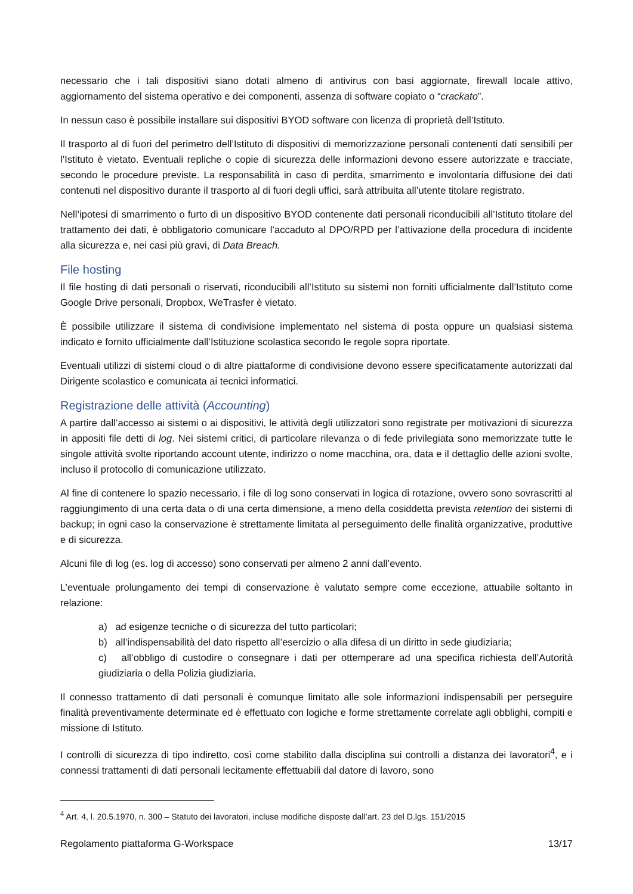necessario che i tali dispositivi siano dotati almeno di antivirus con basi aggiornate, firewall locale attivo, aggiornamento del sistema operativo e dei componenti, assenza di software copiato o “crackato”.
In nessun caso è possibile installare sui dispositivi BYOD software con licenza di proprietà dell’Istituto.
Il trasporto al di fuori del perimetro dell’Istituto di dispositivi di memorizzazione personali contenenti dati sensibili per l’Istituto è vietato. Eventuali repliche o copie di sicurezza delle informazioni devono essere autorizzate e tracciate, secondo le procedure previste. La responsabilità in caso di perdita, smarrimento e involontaria diffusione dei dati contenuti nel dispositivo durante il trasporto al di fuori degli uffici, sarà attribuita all’utente titolare registrato.
Nell’ipotesi di smarrimento o furto di un dispositivo BYOD contenente dati personali riconducibili all’Istituto titolare del trattamento dei dati, è obbligatorio comunicare l’accaduto al DPO/RPD per l’attivazione della procedura di incidente alla sicurezza e, nei casi più gravi, di Data Breach.
File hosting
Il file hosting di dati personali o riservati, riconducibili all’Istituto su sistemi non forniti ufficialmente dall’Istituto come Google Drive personali, Dropbox, WeTrasfer è vietato.
È possibile utilizzare il sistema di condivisione implementato nel sistema di posta oppure un qualsiasi sistema indicato e fornito ufficialmente dall’Istituzione scolastica secondo le regole sopra riportate.
Eventuali utilizzi di sistemi cloud o di altre piattaforme di condivisione devono essere specificatamente autorizzati dal Dirigente scolastico e comunicata ai tecnici informatici.
Registrazione delle attività (Accounting)
A partire dall’accesso ai sistemi o ai dispositivi, le attività degli utilizzatori sono registrate per motivazioni di sicurezza in appositi file detti di log. Nei sistemi critici, di particolare rilevanza o di fede privilegiata sono memorizzate tutte le singole attività svolte riportando account utente, indirizzo o nome macchina, ora, data e il dettaglio delle azioni svolte, incluso il protocollo di comunicazione utilizzato.
Al fine di contenere lo spazio necessario, i file di log sono conservati in logica di rotazione, ovvero sono sovrascritti al raggiungimento di una certa data o di una certa dimensione, a meno della cosiddetta prevista retention dei sistemi di backup; in ogni caso la conservazione è strettamente limitata al perseguimento delle finalità organizzative, produttive e di sicurezza.
Alcuni file di log (es. log di accesso) sono conservati per almeno 2 anni dall’evento.
L’eventuale prolungamento dei tempi di conservazione è valutato sempre come eccezione, attuabile soltanto in relazione:
a) ad esigenze tecniche o di sicurezza del tutto particolari;
b) all’indispensabilità del dato rispetto all’esercizio o alla difesa di un diritto in sede giudiziaria;
c) all’obbligo di custodire o consegnare i dati per ottemperare ad una specifica richiesta dell’Autorità giudiziaria o della Polizia giudiziaria.
Il connesso trattamento di dati personali è comunque limitato alle sole informazioni indispensabili per perseguire finalità preventivamente determinate ed è effettuato con logiche e forme strettamente correlate agli obblighi, compiti e missione di Istituto.
I controlli di sicurezza di tipo indiretto, così come stabilito dalla disciplina sui controlli a distanza dei lavoratori<sup>4</sup>, e i connessi trattamenti di dati personali lecitamente effettuabili dal datore di lavoro, sono
<sup>4</sup> Art. 4, l. 20.5.1970, n. 300 – Statuto dei lavoratori, incluse modifiche disposte dall’art. 23 del D.lgs. 151/2015
Regolamento piattaforma G-Workspace 13/17